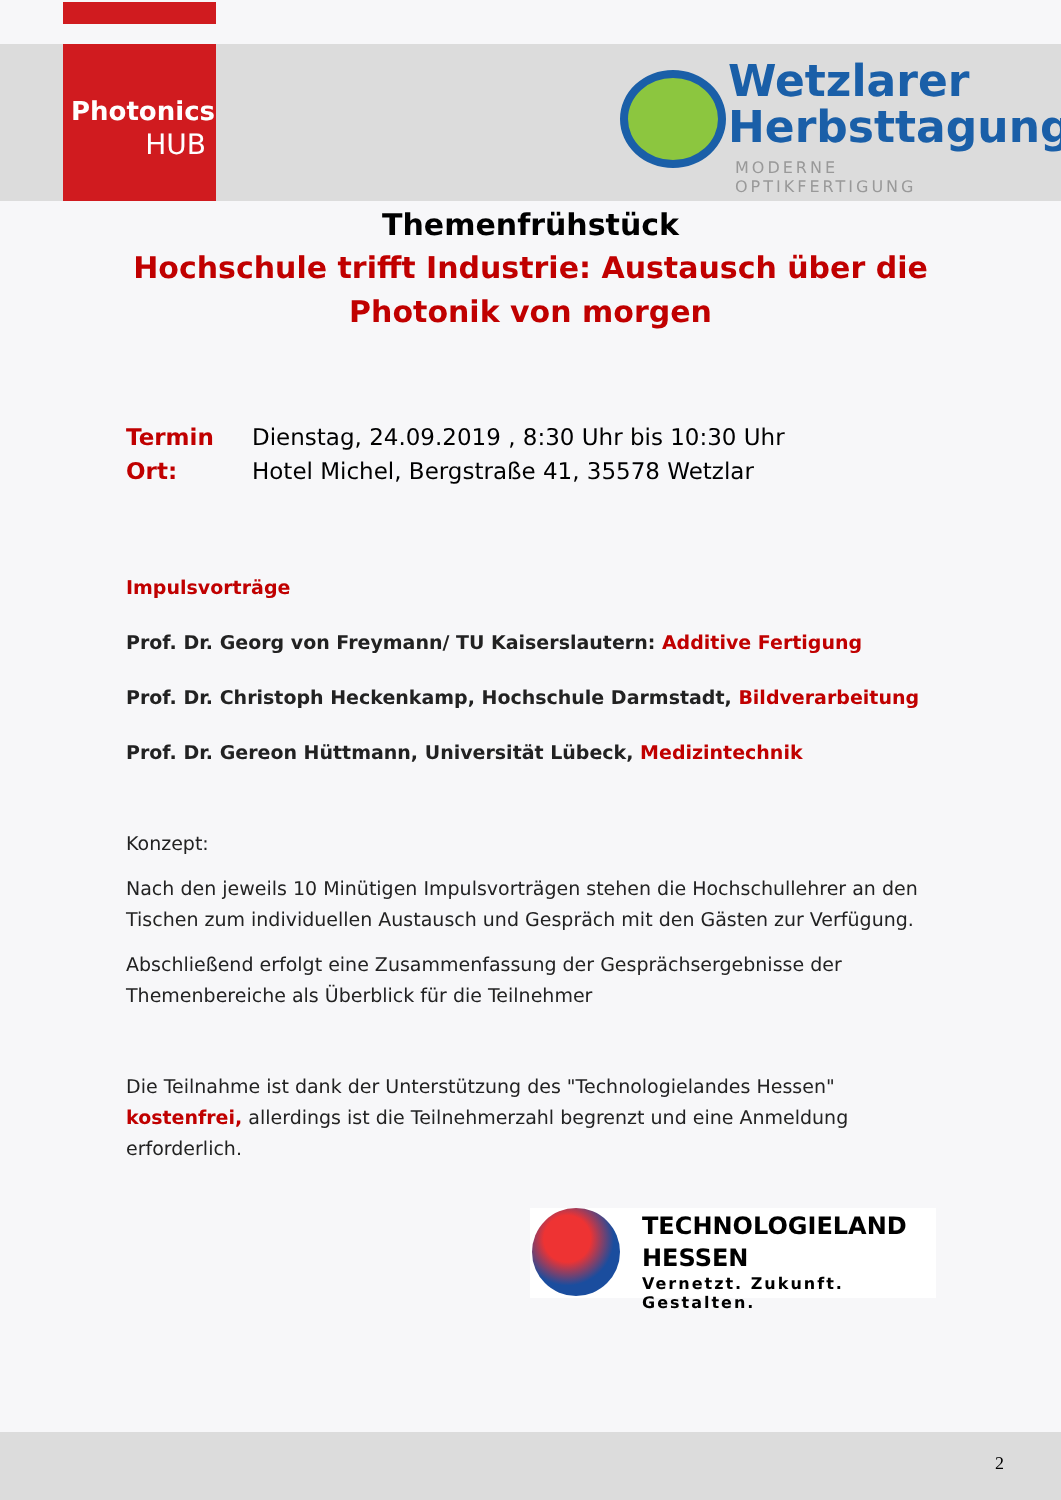Photonics
HUB
Wetzlarer
Herbsttagung
MODERNE OPTIKFERTIGUNG
Themenfrühstück
Hochschule trifft Industrie: Austausch über die Photonik von morgen
Termin Dienstag, 24.09.2019 , 8:30 Uhr bis 10:30 Uhr
Ort: Hotel Michel, Bergstraße 41, 35578 Wetzlar
Impulsvorträge
Prof. Dr. Georg von Freymann/ TU Kaiserslautern: Additive Fertigung
Prof. Dr. Christoph Heckenkamp, Hochschule Darmstadt, Bildverarbeitung
Prof. Dr. Gereon Hüttmann, Universität Lübeck, Medizintechnik
Konzept:
Nach den jeweils 10 Minütigen Impulsvorträgen stehen die Hochschullehrer an den Tischen zum individuellen Austausch und Gespräch mit den Gästen zur Verfügung.
Abschließend erfolgt eine Zusammenfassung der Gesprächsergebnisse der Themenbereiche als Überblick für die Teilnehmer
Die Teilnahme ist dank der Unterstützung des "Technologielandes Hessen" kostenfrei, allerdings ist die Teilnehmerzahl begrenzt und eine Anmeldung erforderlich.
TECHNOLOGIELAND
HESSEN
Vernetzt. Zukunft. Gestalten.
2